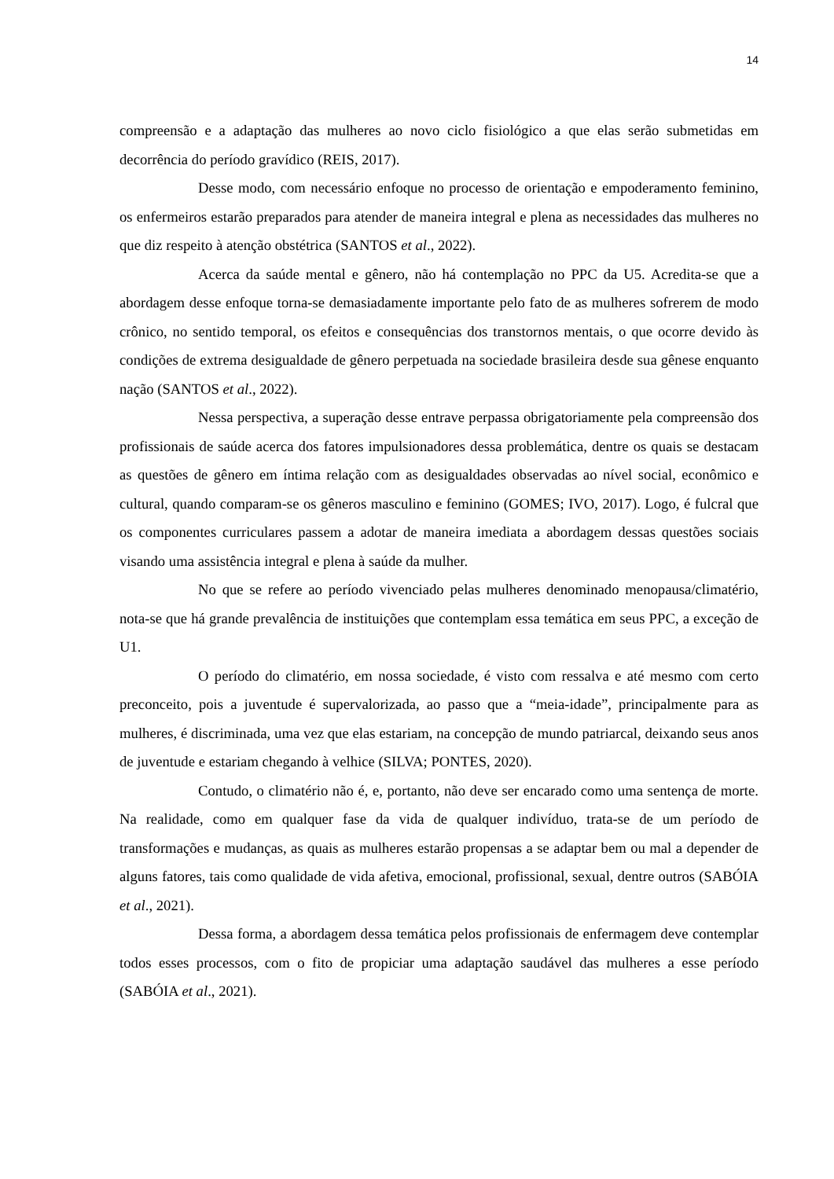14
compreensão e a adaptação das mulheres ao novo ciclo fisiológico a que elas serão submetidas em decorrência do período gravídico (REIS, 2017).
Desse modo, com necessário enfoque no processo de orientação e empoderamento feminino, os enfermeiros estarão preparados para atender de maneira integral e plena as necessidades das mulheres no que diz respeito à atenção obstétrica (SANTOS et al., 2022).
Acerca da saúde mental e gênero, não há contemplação no PPC da U5. Acredita-se que a abordagem desse enfoque torna-se demasiadamente importante pelo fato de as mulheres sofrerem de modo crônico, no sentido temporal, os efeitos e consequências dos transtornos mentais, o que ocorre devido às condições de extrema desigualdade de gênero perpetuada na sociedade brasileira desde sua gênese enquanto nação (SANTOS et al., 2022).
Nessa perspectiva, a superação desse entrave perpassa obrigatoriamente pela compreensão dos profissionais de saúde acerca dos fatores impulsionadores dessa problemática, dentre os quais se destacam as questões de gênero em íntima relação com as desigualdades observadas ao nível social, econômico e cultural, quando comparam-se os gêneros masculino e feminino (GOMES; IVO, 2017). Logo, é fulcral que os componentes curriculares passem a adotar de maneira imediata a abordagem dessas questões sociais visando uma assistência integral e plena à saúde da mulher.
No que se refere ao período vivenciado pelas mulheres denominado menopausa/climatério, nota-se que há grande prevalência de instituições que contemplam essa temática em seus PPC, a exceção de U1.
O período do climatério, em nossa sociedade, é visto com ressalva e até mesmo com certo preconceito, pois a juventude é supervalorizada, ao passo que a “meia-idade”, principalmente para as mulheres, é discriminada, uma vez que elas estariam, na concepção de mundo patriarcal, deixando seus anos de juventude e estariam chegando à velhice (SILVA; PONTES, 2020).
Contudo, o climatério não é, e, portanto, não deve ser encarado como uma sentença de morte. Na realidade, como em qualquer fase da vida de qualquer indivíduo, trata-se de um período de transformações e mudanças, as quais as mulheres estarão propensas a se adaptar bem ou mal a depender de alguns fatores, tais como qualidade de vida afetiva, emocional, profissional, sexual, dentre outros (SABÓIA et al., 2021).
Dessa forma, a abordagem dessa temática pelos profissionais de enfermagem deve contemplar todos esses processos, com o fito de propiciar uma adaptação saudável das mulheres a esse período (SABÓIA et al., 2021).